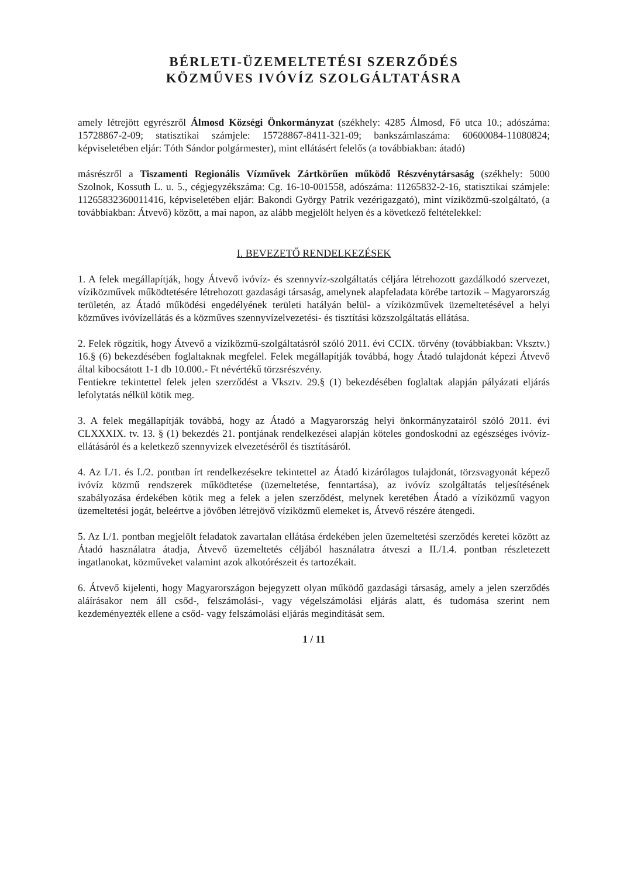BÉRLETI-ÜZEMELTETÉSI SZERZŐDÉS
KÖZMŰVES IVÓVÍZ SZOLGÁLTATÁSRA
amely létrejött egyrészről Álmosd Községi Önkormányzat (székhely: 4285 Álmosd, Fő utca 10.; adószáma: 15728867-2-09; statisztikai számjele: 15728867-8411-321-09; bankszámlaszáma: 60600084-11080824; képviseletében eljár: Tóth Sándor polgármester), mint ellátásért felelős (a továbbiakban: átadó)
másrészről a Tiszamenti Regionális Vízművek Zártkörűen működő Részvénytársaság (székhely: 5000 Szolnok, Kossuth L. u. 5., cégjegyzékszáma: Cg. 16-10-001558, adószáma: 11265832-2-16, statisztikai számjele: 11265832360011416, képviseletében eljár: Bakondi György Patrik vezérigazgató), mint víziközmű-szolgáltató, (a továbbiakban: Átvevő) között, a mai napon, az alább megjelölt helyen és a következő feltételekkel:
I. BEVEZETŐ RENDELKEZÉSEK
1. A felek megállapítják, hogy Átvevő ivóvíz- és szennyvíz-szolgáltatás céljára létrehozott gazdálkodó szervezet, víziközművek működtetésére létrehozott gazdasági társaság, amelynek alapfeladata körébe tartozik – Magyarország területén, az Átadó működési engedélyének területi hatályán belül- a víziközművek üzemeltetésével a helyi közműves ivóvízellátás és a közműves szennyvízelvezetési- és tisztítási közszolgáltatás ellátása.
2. Felek rögzítik, hogy Átvevő a víziközmű-szolgáltatásról szóló 2011. évi CCIX. törvény (továbbiakban: Vksztv.) 16.§ (6) bekezdésében foglaltaknak megfelel. Felek megállapítják továbbá, hogy Átadó tulajdonát képezi Átvevő által kibocsátott 1-1 db 10.000.- Ft névértékű törzsrészvény.
Fentiekre tekintettel felek jelen szerződést a Vksztv. 29.§ (1) bekezdésében foglaltak alapján pályázati eljárás lefolytatás nélkül kötik meg.
3. A felek megállapítják továbbá, hogy az Átadó a Magyarország helyi önkormányzatairól szóló 2011. évi CLXXXIX. tv. 13. § (1) bekezdés 21. pontjának rendelkezései alapján köteles gondoskodni az egészséges ivóvíz-ellátásáról és a keletkező szennyvizek elvezetéséről és tisztításáról.
4. Az I./1. és I./2. pontban írt rendelkezésekre tekintettel az Átadó kizárólagos tulajdonát, törzsvagyonát képező ivóvíz közmű rendszerek működtetése (üzemeltetése, fenntartása), az ivóvíz szolgáltatás teljesítésének szabályozása érdekében kötik meg a felek a jelen szerződést, melynek keretében Átadó a víziközmű vagyon üzemeltetési jogát, beleértve a jövőben létrejövő víziközmű elemeket is, Átvevő részére átengedi.
5. Az I./1. pontban megjelölt feladatok zavartalan ellátása érdekében jelen üzemeltetési szerződés keretei között az Átadó használatra átadja, Átvevő üzemeltetés céljából használatra átveszi a II./1.4. pontban részletezett ingatlanokat, közműveket valamint azok alkotórészeit és tartozékait.
6. Átvevő kijelenti, hogy Magyarországon bejegyzett olyan működő gazdasági társaság, amely a jelen szerződés aláírásakor nem áll csőd-, felszámolási-, vagy végelszámolási eljárás alatt, és tudomása szerint nem kezdeményezték ellene a csőd- vagy felszámolási eljárás megindítását sem.
1 / 11